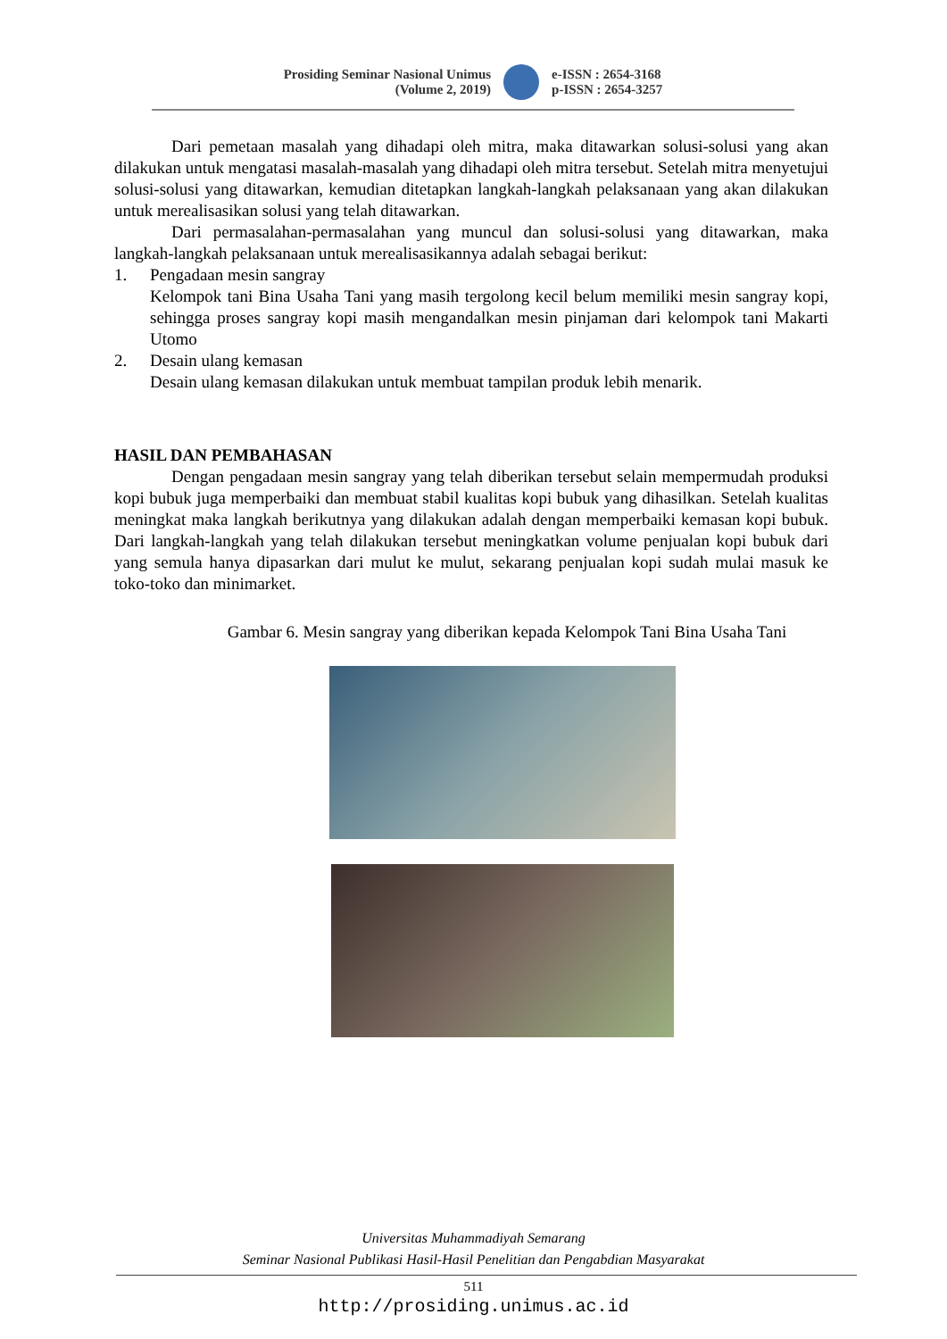Prosiding Seminar Nasional Unimus
(Volume 2, 2019)
e-ISSN : 2654-3168
p-ISSN : 2654-3257
Dari pemetaan masalah yang dihadapi oleh mitra, maka ditawarkan solusi-solusi yang akan dilakukan untuk mengatasi masalah-masalah yang dihadapi oleh mitra tersebut. Setelah mitra menyetujui solusi-solusi yang ditawarkan, kemudian ditetapkan langkah-langkah pelaksanaan yang akan dilakukan untuk merealisasikan solusi yang telah ditawarkan.
Dari permasalahan-permasalahan yang muncul dan solusi-solusi yang ditawarkan, maka langkah-langkah pelaksanaan untuk merealisasikannya adalah sebagai berikut:
1. Pengadaan mesin sangray
Kelompok tani Bina Usaha Tani yang masih tergolong kecil belum memiliki mesin sangray kopi, sehingga proses sangray kopi masih mengandalkan mesin pinjaman dari kelompok tani Makarti Utomo
2. Desain ulang kemasan
Desain ulang kemasan dilakukan untuk membuat tampilan produk lebih menarik.
HASIL DAN PEMBAHASAN
Dengan pengadaan mesin sangray yang telah diberikan tersebut selain mempermudah produksi kopi bubuk juga memperbaiki dan membuat stabil kualitas kopi bubuk yang dihasilkan. Setelah kualitas meningkat maka langkah berikutnya yang dilakukan adalah dengan memperbaiki kemasan kopi bubuk. Dari langkah-langkah yang telah dilakukan tersebut meningkatkan volume penjualan kopi bubuk dari yang semula hanya dipasarkan dari mulut ke mulut, sekarang penjualan kopi sudah mulai masuk ke toko-toko dan minimarket.
Gambar 6. Mesin sangray yang diberikan kepada Kelompok Tani Bina Usaha Tani
Universitas Muhammadiyah Semarang
Seminar Nasional Publikasi Hasil-Hasil Penelitian dan Pengabdian Masyarakat
511
http://prosiding.unimus.ac.id